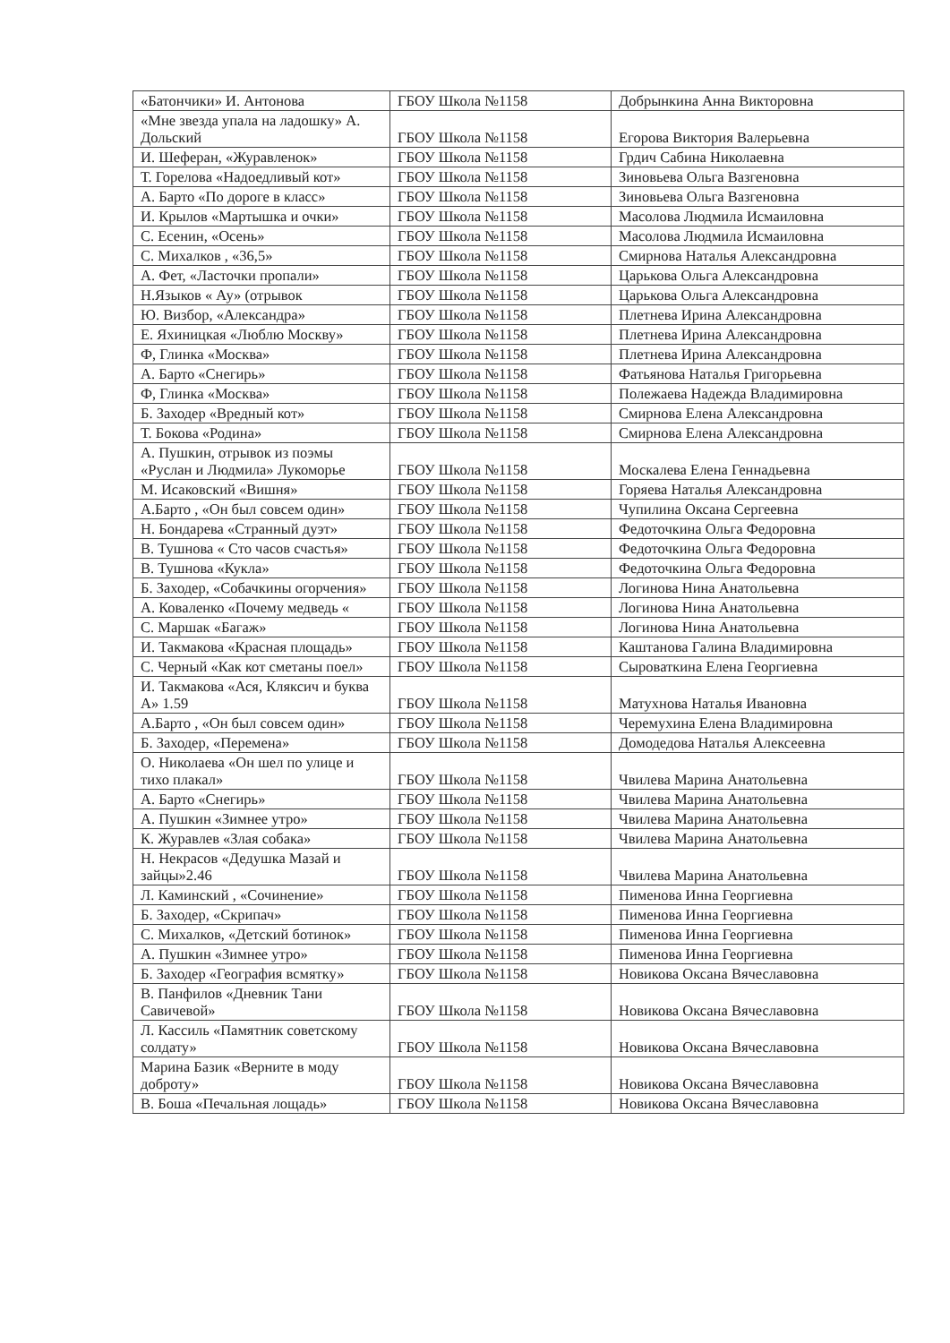| «Батончики» И. Антонова | ГБОУ Школа №1158 | Добрынкина Анна Викторовна |
| «Мне звезда упала на ладошку» А. Дольский | ГБОУ Школа №1158 | Егорова Виктория Валерьевна |
| И. Шеферан, «Журавленок» | ГБОУ Школа №1158 | Грдич Сабина Николаевна |
| Т. Горелова «Надоедливый кот» | ГБОУ Школа №1158 | Зиновьева Ольга Вазгеновна |
| А. Барто «По дороге в класс» | ГБОУ Школа №1158 | Зиновьева Ольга Вазгеновна |
| И. Крылов «Мартышка и очки» | ГБОУ Школа №1158 | Масолова Людмила Исмаиловна |
| С. Есенин, «Осень» | ГБОУ Школа №1158 | Масолова Людмила Исмаиловна |
| С. Михалков , «36,5» | ГБОУ Школа №1158 | Смирнова Наталья Александровна |
| А. Фет, «Ласточки пропали» | ГБОУ Школа №1158 | Царькова Ольга Александровна |
| Н.Языков « Ау» (отрывок | ГБОУ Школа №1158 | Царькова Ольга Александровна |
| Ю. Визбор, «Александра» | ГБОУ Школа №1158 | Плетнева Ирина Александровна |
| Е. Яхиницкая «Люблю Москву» | ГБОУ Школа №1158 | Плетнева Ирина Александровна |
| Ф, Глинка «Москва» | ГБОУ Школа №1158 | Плетнева Ирина Александровна |
| А. Барто «Снегирь» | ГБОУ Школа №1158 | Фатьянова Наталья Григорьевна |
| Ф, Глинка «Москва» | ГБОУ Школа №1158 | Полежаева Надежда Владимировна |
| Б. Заходер «Вредный кот» | ГБОУ Школа №1158 | Смирнова Елена Александровна |
| Т. Бокова «Родина» | ГБОУ Школа №1158 | Смирнова Елена Александровна |
| А. Пушкин, отрывок из поэмы «Руслан и Людмила» Лукоморье | ГБОУ Школа №1158 | Москалева Елена Геннадьевна |
| М. Исаковский «Вишня» | ГБОУ Школа №1158 | Горяева Наталья Александровна |
| А.Барто , «Он был совсем один» | ГБОУ Школа №1158 | Чупилина Оксана Сергеевна |
| Н. Бондарева «Странный дуэт» | ГБОУ Школа №1158 | Федоточкина Ольга Федоровна |
| В. Тушнова « Сто часов счастья» | ГБОУ Школа №1158 | Федоточкина Ольга Федоровна |
| В. Тушнова «Кукла» | ГБОУ Школа №1158 | Федоточкина Ольга Федоровна |
| Б. Заходер, «Собачкины огорчения» | ГБОУ Школа №1158 | Логинова Нина Анатольевна |
| А. Коваленко «Почему медведь « | ГБОУ Школа №1158 | Логинова Нина Анатольевна |
| С. Маршак «Багаж» | ГБОУ Школа №1158 | Логинова Нина Анатольевна |
| И. Такмакова «Красная площадь» | ГБОУ Школа №1158 | Каштанова Галина Владимировна |
| С. Черный «Как кот сметаны поел» | ГБОУ Школа №1158 | Сыроваткина Елена Георгиевна |
| И. Такмакова «Ася, Кляксич и буква А» 1.59 | ГБОУ Школа №1158 | Матухнова Наталья Ивановна |
| А.Барто , «Он был совсем один» | ГБОУ Школа №1158 | Черемухина Елена Владимировна |
| Б. Заходер, «Перемена» | ГБОУ Школа №1158 | Домодедова Наталья Алексеевна |
| О. Николаева «Он шел по улице и тихо плакал» | ГБОУ Школа №1158 | Чвилева Марина Анатольевна |
| А. Барто «Снегирь» | ГБОУ Школа №1158 | Чвилева Марина Анатольевна |
| А. Пушкин «Зимнее утро» | ГБОУ Школа №1158 | Чвилева Марина Анатольевна |
| К. Журавлев «Злая собака» | ГБОУ Школа №1158 | Чвилева Марина Анатольевна |
| Н. Некрасов «Дедушка Мазай и зайцы»2.46 | ГБОУ Школа №1158 | Чвилева Марина Анатольевна |
| Л. Каминский , «Сочинение» | ГБОУ Школа №1158 | Пименова Инна Георгиевна |
| Б. Заходер, «Скрипач» | ГБОУ Школа №1158 | Пименова Инна Георгиевна |
| С. Михалков, «Детский ботинок» | ГБОУ Школа №1158 | Пименова Инна Георгиевна |
| А. Пушкин «Зимнее утро» | ГБОУ Школа №1158 | Пименова Инна Георгиевна |
| Б. Заходер «География всмятку» | ГБОУ Школа №1158 | Новикова Оксана Вячеславовна |
| В. Панфилов «Дневник Тани Савичевой» | ГБОУ Школа №1158 | Новикова Оксана Вячеславовна |
| Л. Кассиль «Памятник советскому солдату» | ГБОУ Школа №1158 | Новикова Оксана Вячеславовна |
| Марина Базик «Верните в моду доброту» | ГБОУ Школа №1158 | Новикова Оксана Вячеславовна |
| В. Боша «Печальная лощадь» | ГБОУ Школа №1158 | Новикова Оксана Вячеславовна |